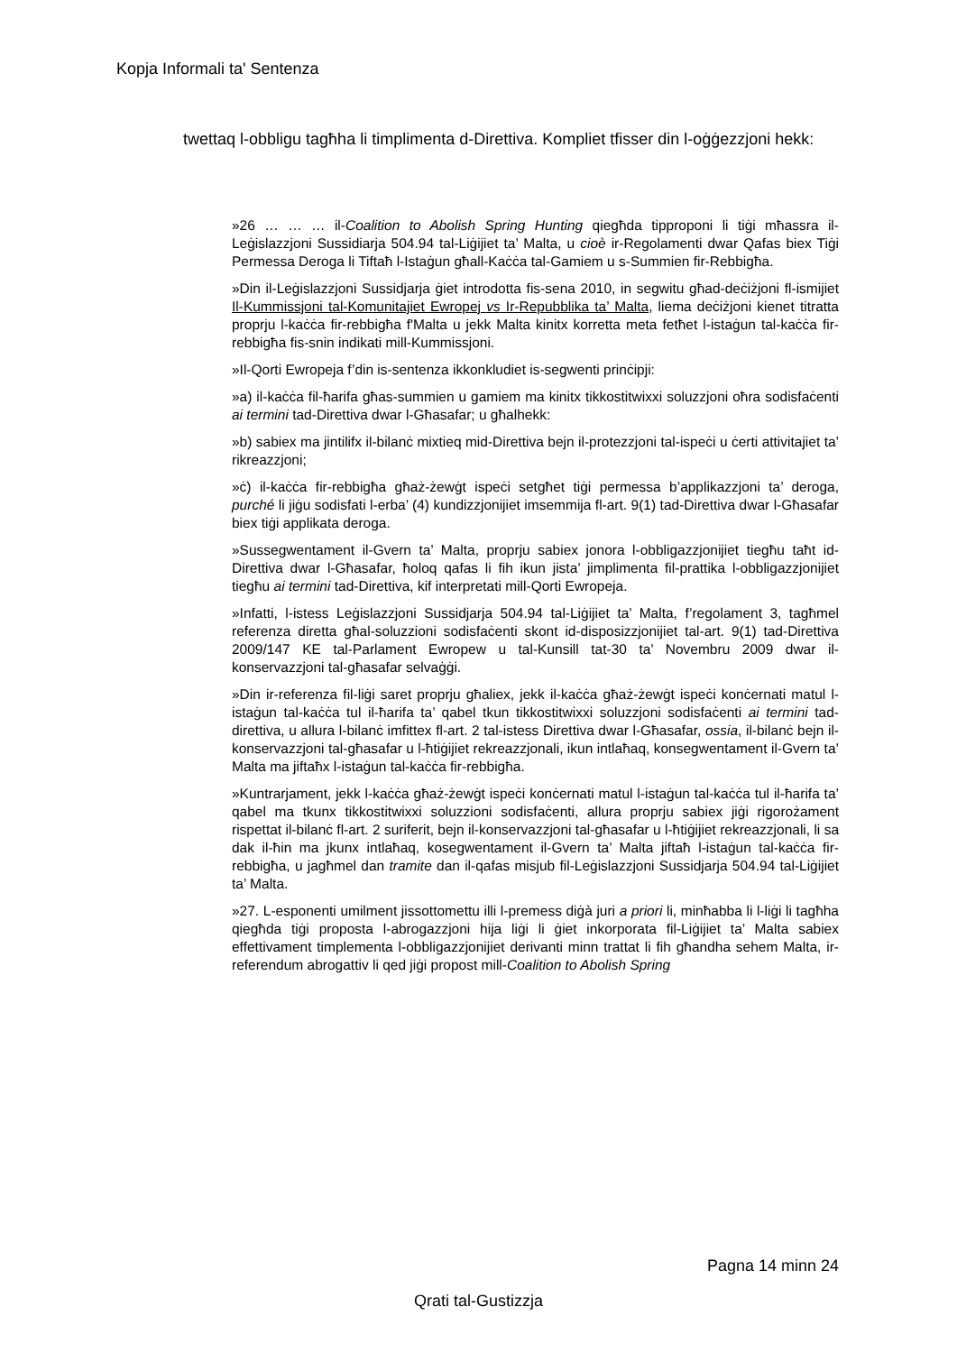Kopja Informali ta' Sentenza
twettaq l-obbligu tagħha li timplimenta d-Direttiva. Kompliet tfisser din l-oġġezzjoni hekk:
»26 … … … il-Coalition to Abolish Spring Hunting qiegħda tipproponi li tiġi mħassra il-Leġislazzjoni Sussidiarja 504.94 tal-Liġijiet ta’ Malta, u cioè ir-Regolamenti dwar Qafas biex Tiġi Permessa Deroga li Tiftaħ l-Istaġun għall-Kaċċa tal-Gamiem u s-Summien fir-Rebbigħa.
»Din il-Leġislazzjoni Sussidjarja ġiet introdotta fis-sena 2010, in segwitu għad-deċiżjoni fl-ismijiet Il-Kummissjoni tal-Komunitajiet Ewropej vs Ir-Repubblika ta’ Malta, liema deċiżjoni kienet titratta proprju l-kaċċa fir-rebbigħa f'Malta u jekk Malta kinitx korretta meta fetħet l-istaġun tal-kaċċa fir-rebbigħa fis-snin indikati mill-Kummissjoni.
»Il-Qorti Ewropeja f’din is-sentenza ikkonkludiet is-segwenti prinċipji:
»a) il-kaċċa fil-ħarifa għas-summien u gamiem ma kinitx tikkostitwixxi soluzzjoni oħra sodisfaċenti ai termini tad-Direttiva dwar l-Għasafar; u għalhekk:
»b) sabiex ma jintilifx il-bilanċ mixtieq mid-Direttiva bejn il-protezzjoni tal-ispeċi u ċerti attivitajiet ta’ rikreazzjoni;
»ċ) il-kaċċa fir-rebbigħa għaż-żewġt ispeċi setgħet tiġi permessa b’applikazzjoni ta’ deroga, purché li jiġu sodisfati l-erba’ (4) kundizzjonijiet imsemmija fl-art. 9(1) tad-Direttiva dwar l-Għasafar biex tiġi applikata deroga.
»Sussegwentament il-Gvern ta’ Malta, proprju sabiex jonora l-obbligazzjonijiet tiegħu taħt id-Direttiva dwar l-Għasafar, ħoloq qafas li fih ikun jista’ jimplimenta fil-prattika l-obbligazzjonijiet tiegħu ai termini tad-Direttiva, kif interpretati mill-Qorti Ewropeja.
»Infatti, l-istess Leġislazzjoni Sussidjarja 504.94 tal-Liġijiet ta’ Malta, f’regolament 3, tagħmel referenza diretta għal-soluzzioni sodisfaċenti skont id-disposizzjonijiet tal-art. 9(1) tad-Direttiva 2009/147 KE tal-Parlament Ewropew u tal-Kunsill tat-30 ta’ Novembru 2009 dwar il-konservazzjoni tal-għasafar selvaġġi.
»Din ir-referenza fil-liġi saret proprju għaliex, jekk il-kaċċa għaż-żewġt ispeċi konċernati matul l-istaġun tal-kaċċa tul il-ħarifa ta’ qabel tkun tikkostitwixxi soluzzjoni sodisfaċenti ai termini tad-direttiva, u allura l-bilanċ imfittex fl-art. 2 tal-istess Direttiva dwar l-Għasafar, ossia, il-bilanċ bejn il-konservazzjoni tal-għasafar u l-ħtiġijiet rekreazzjonali, ikun intlaħaq, konsegwentament il-Gvern ta’ Malta ma jiftaħx l-istaġun tal-kaċċa fir-rebbigħa.
»Kuntrarjament, jekk l-kaċċa għaż-żewġt ispeċi konċernati matul l-istaġun tal-kaċċa tul il-ħarifa ta’ qabel ma tkunx tikkostitwixxi soluzzioni sodisfaċenti, allura proprju sabiex jiġi rigorożament rispettat il-bilanċ fl-art. 2 suriferit, bejn il-konservazzjoni tal-għasafar u l-ħtiġijiet rekreazzjonali, li sa dak il-ħin ma jkunx intlaħaq, kosegwentament il-Gvern ta’ Malta jiftaħ l-istaġun tal-kaċċa fir-rebbigħa, u jagħmel dan tramite dan il-qafas misjub fil-Leġislazzjoni Sussidjarja 504.94 tal-Liġijiet ta’ Malta.
»27. L-esponenti umilment jissottomettu illi l-premess diġà juri a priori li, minħabba li l-liġi li tagħha qiegħda tiġi proposta l-abrogazzjoni hija liġi li ġiet inkorporata fil-Liġijiet ta’ Malta sabiex effettivament timplementa l-obbligazzjonijiet derivanti minn trattat li fih għandha sehem Malta, ir-referendum abrogattiv li qed jiġi propost mill-Coalition to Abolish Spring
Pagna 14 minn 24
Qrati tal-Gustizzja